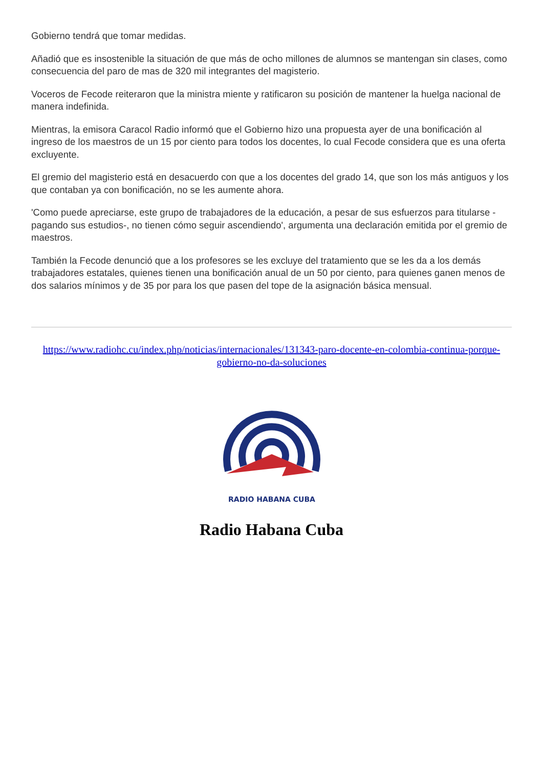Gobierno tendrá que tomar medidas.
Añadió que es insostenible la situación de que más de ocho millones de alumnos se mantengan sin clases, como consecuencia del paro de mas de 320 mil integrantes del magisterio.
Voceros de Fecode reiteraron que la ministra miente y ratificaron su posición de mantener la huelga nacional de manera indefinida.
Mientras, la emisora Caracol Radio informó que el Gobierno hizo una propuesta ayer de una bonificación al ingreso de los maestros de un 15 por ciento para todos los docentes, lo cual Fecode considera que es una oferta excluyente.
El gremio del magisterio está en desacuerdo con que a los docentes del grado 14, que son los más antiguos y los que contaban ya con bonificación, no se les aumente ahora.
'Como puede apreciarse, este grupo de trabajadores de la educación, a pesar de sus esfuerzos para titularse -pagando sus estudios-, no tienen cómo seguir ascendiendo', argumenta una declaración emitida por el gremio de maestros.
También la Fecode denunció que a los profesores se les excluye del tratamiento que se les da a los demás trabajadores estatales, quienes tienen una bonificación anual de un 50 por ciento, para quienes ganen menos de dos salarios mínimos y de 35 por para los que pasen del tope de la asignación básica mensual.
https://www.radiohc.cu/index.php/noticias/internacionales/131343-paro-docente-en-colombia-continua-porque-gobierno-no-da-soluciones
RADIO HABANA CUBA
Radio Habana Cuba